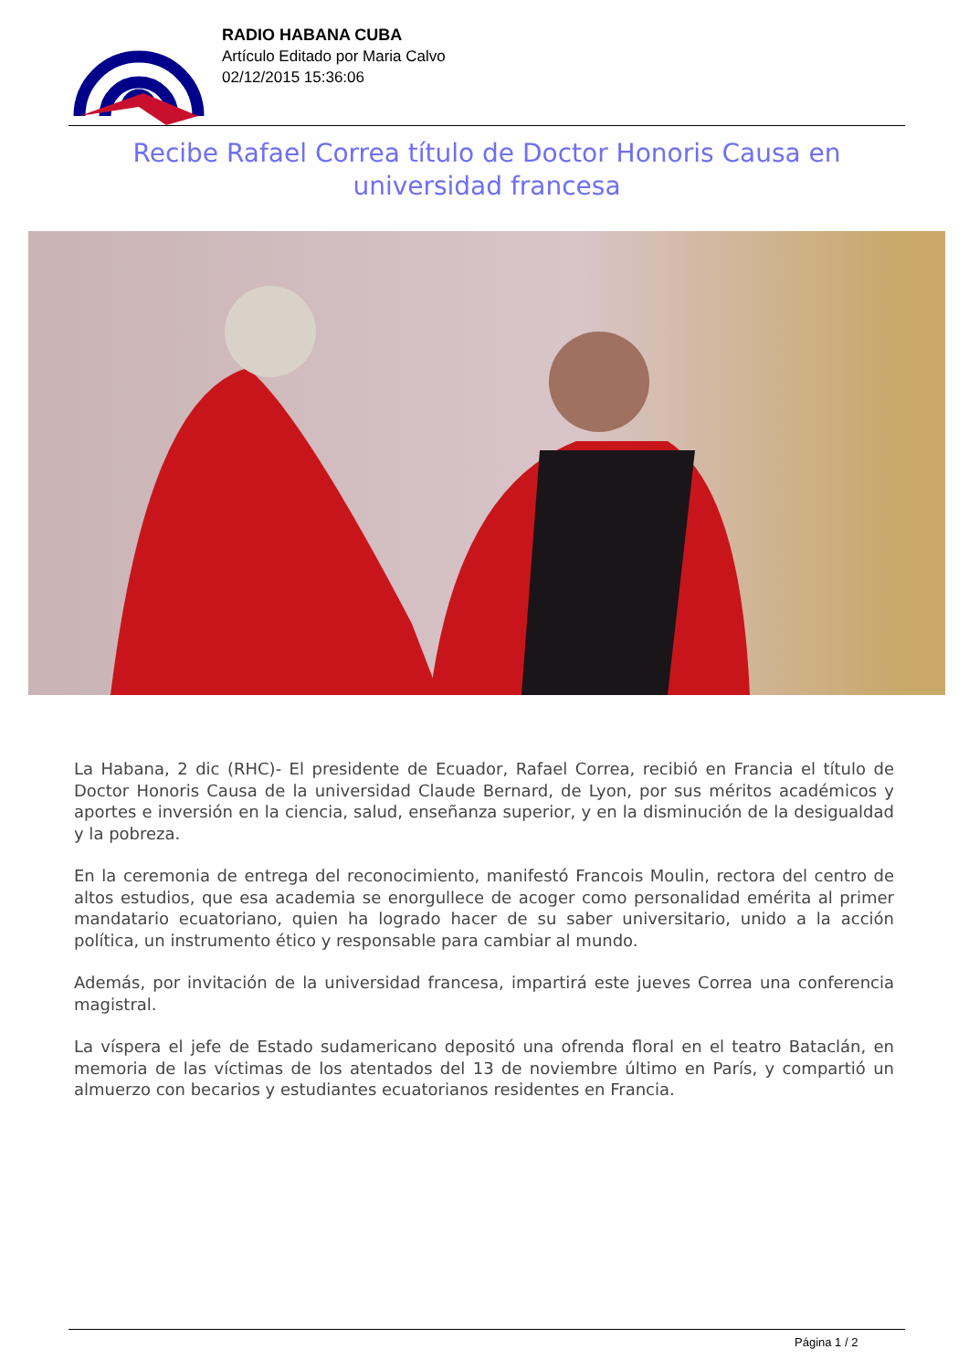RADIO HABANA CUBA
Artículo Editado por Maria Calvo
02/12/2015 15:36:06
Recibe Rafael Correa título de Doctor Honoris Causa en universidad francesa
La Habana, 2 dic (RHC)- El presidente de Ecuador, Rafael Correa, recibió en Francia el título de Doctor Honoris Causa de la universidad Claude Bernard, de Lyon, por sus méritos académicos y aportes e inversión en la ciencia, salud, enseñanza superior, y en la disminución de la desigualdad y la pobreza.
En la ceremonia de entrega del reconocimiento, manifestó Francois Moulin, rectora del centro de altos estudios, que esa academia se enorgullece de acoger como personalidad emérita al primer mandatario ecuatoriano, quien ha logrado hacer de su saber universitario, unido a la acción política, un instrumento ético y responsable para cambiar al mundo.
Además, por invitación de la universidad francesa, impartirá este jueves Correa una conferencia magistral.
La víspera el jefe de Estado sudamericano depositó una ofrenda floral en el teatro Bataclán, en memoria de las víctimas de los atentados del 13 de noviembre último en París, y compartió un almuerzo con becarios y estudiantes ecuatorianos residentes en Francia.
Página 1 / 2